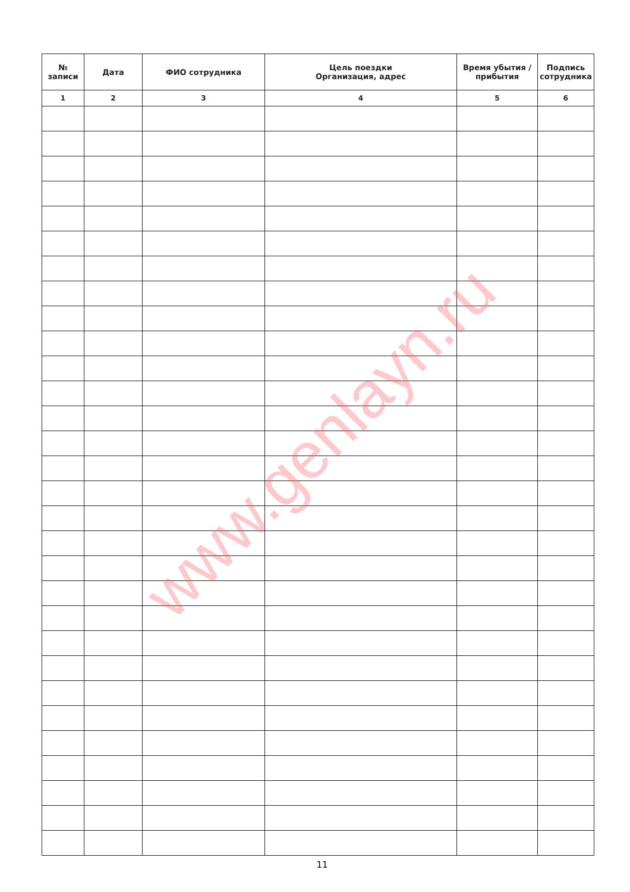| № записи | Дата | ФИО сотрудника | Цель поездки Организация, адрес | Время убытия / прибытия | Подпись сотрудника |
| --- | --- | --- | --- | --- | --- |
| 1 | 2 | 3 | 4 | 5 | 6 |
www.genlayn.ru
11